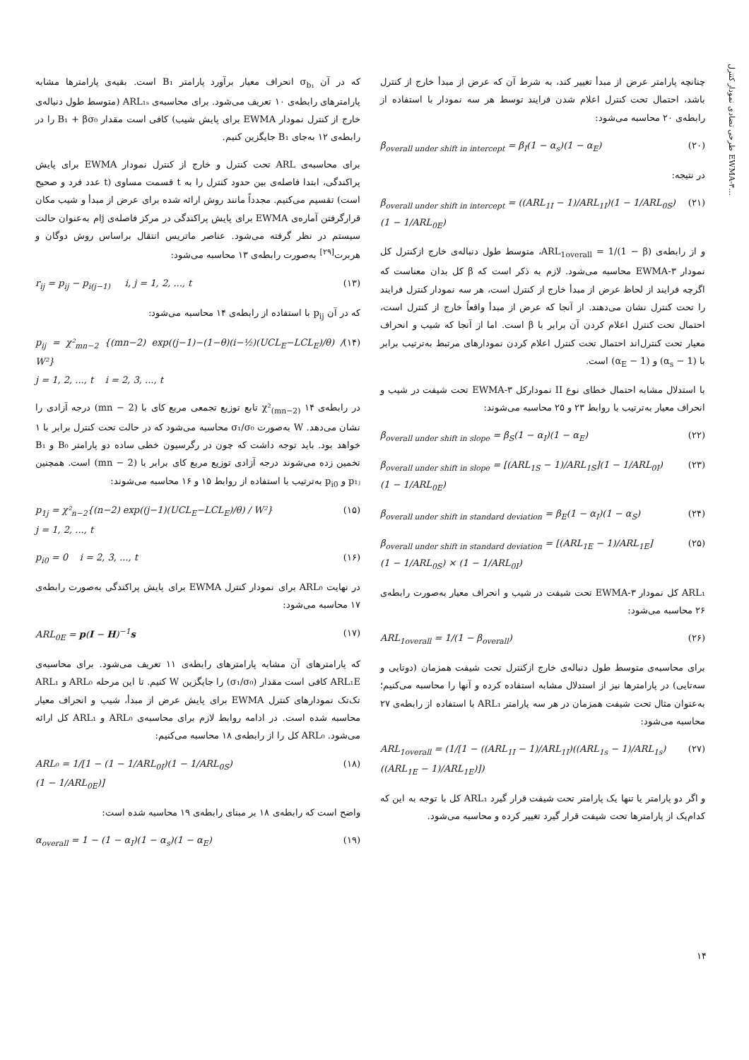طرحی تضادی نمودار کنترل EWMA-۳...
که در آن σ<sub>b₁</sub> انحراف معیار برآورد پارامتر B₁ است. بقیه‌ی پارامترها مشابه پارامترهای رابطه‌ی ۱۰ تعریف می‌شود. برای محاسبه‌ی ARL₁ₛ (متوسط طول دنباله‌ی خارج از کنترل نمودار EWMA برای پایش شیب) کافی است مقدار B₁ + βσ₀ را در رابطه‌ی ۱۲ به‌جای B₁ جایگزین کنیم.
برای محاسبه‌ی ARL تحت کنترل و خارج از کنترل نمودار EWMA برای پایش پراکندگی، ابتدا فاصله‌ی بین حدود کنترل را به t قسمت مساوی (t عدد فرد و صحیح است) تقسیم می‌کنیم. مجدداً مانند روش ارائه شده برای عرض از مبدأ و شیب مکان قرارگرفتن آماره‌ی EWMA برای پایش پراکندگی در مرکز فاصله‌ی jام به‌عنوان حالت سیستم در نظر گرفته می‌شود. عناصر ماتریس انتقال براساس روش دوگان و هربرت<sup>[۲۹]</sup> به‌صورت رابطه‌ی ۱۳ محاسبه می‌شود:
r<sub>ij</sub> = p<sub>ij</sub> − p<sub>i(j−1)</sub> i, j = 1, 2, ..., t (۱۳)
که در آن p<sub>ij</sub> با استفاده از رابطه‌ی ۱۴ محاسبه می‌شود:
p<sub>ij</sub> = χ²<sub>mn−2</sub> {(mn−2) exp((j−1)−(1−θ)(i−½)(UCL<sub>E</sub>−LCL<sub>E</sub>)/θ) / W²}
j = 1, 2, ..., t i = 2, 3, ..., t (۱۴)
در رابطه‌ی ۱۴ χ²<sub>(mn−2)</sub> تابع توزیع تجمعی مربع کای با (mn − 2) درجه آزادی را نشان می‌دهد. W به‌صورت σ₁/σ₀ محاسبه می‌شود که در حالت تحت کنترل برابر با ۱ خواهد بود. باید توجه داشت که چون در رگرسیون خطی ساده دو پارامتر B₀ و B₁ تخمین زده می‌شوند درجه آزادی توزیع مربع کای برابر با (mn − 2) است. همچنین p₁ⱼ و p<sub>i0</sub> به‌ترتیب با استفاده از روابط ۱۵ و ۱۶ محاسبه می‌شوند:
p<sub>1j</sub> = χ²<sub>n−2</sub>{(n−2) exp((j−1)(UCL<sub>E</sub>−LCL<sub>E</sub>)/θ) / W²}
j = 1, 2, ..., t (۱۵)
p<sub>i0</sub> = 0 i = 2, 3, ..., t (۱۶)
در نهایت ARL₀ برای نمودار کنترل EWMA برای پایش پراکندگی به‌صورت رابطه‌ی ۱۷ محاسبه می‌شود:
ARL<sub>0E</sub> = p(I − H)<sup>−1</sup>s (۱۷)
که پارامترهای آن مشابه پارامترهای رابطه‌ی ۱۱ تعریف می‌شود. برای محاسبه‌ی ARL₁E کافی است مقدار (σ₁/σ₀) را جایگزین W کنیم. تا این مرحله ARL₀ و ARL₁ تک‌تک نمودارهای کنترل EWMA برای پایش عرض از مبدأ، شیب و انحراف معیار محاسبه شده است. در ادامه روابط لازم برای محاسبه‌ی ARL₀ و ARL₁ کل ارائه می‌شود. ARL₀ کل را از رابطه‌ی ۱۸ محاسبه می‌کنیم:
ARL₀ = 1/[1 − (1 − 1/ARL<sub>0I</sub>)(1 − 1/ARL<sub>0S</sub>)
(1 − 1/ARL<sub>0E</sub>)] (۱۸)
واضح است که رابطه‌ی ۱۸ بر مبنای رابطه‌ی ۱۹ محاسبه شده است:
α<sub>overall</sub> = 1 − (1 − α<sub>I</sub>)(1 − α<sub>s</sub>)(1 − α<sub>E</sub>) (۱۹)
چنانچه پارامتر عرض از مبدأ تغییر کند، به شرط آن که عرض از مبدأ خارج از کنترل باشد، احتمال تحت کنترل اعلام شدن فرایند توسط هر سه نمودار با استفاده از رابطه‌ی ۲۰ محاسبه می‌شود:
β<sub>overall under shift in intercept</sub> = β<sub>I</sub>(1 − α<sub>s</sub>)(1 − α<sub>E</sub>) (۲۰)
در نتیجه:
β<sub>overall under shift in intercept</sub> = ((ARL<sub>1I</sub> − 1)/ARL<sub>1I</sub>)(1 − 1/ARL<sub>0S</sub>)
(1 − 1/ARL<sub>0E</sub>) (۲۱)
و از رابطه‌ی ARL<sub>1overall</sub> = 1/(1 − β)، متوسط طول دنباله‌ی خارج ازکنترل کل نمودار EWMA-۳ محاسبه می‌شود. لازم به ذکر است که β کل بدان معناست که اگرچه فرایند از لحاظ عرض از مبدأ خارج از کنترل است، هر سه نمودار کنترل فرایند را تحت کنترل نشان می‌دهند. از آنجا که عرض از مبدأ واقعاً خارج از کنترل است، احتمال تحت کنترل اعلام کردن آن برابر با β است. اما از آنجا که شیب و انحراف معیار تحت کنترل‌اند احتمال تحت کنترل اعلام کردن نمودارهای مرتبط به‌ترتیب برابر با (1 − α<sub>s</sub>) و (1 − α<sub>E</sub>) است.
با استدلال مشابه احتمال خطای نوع II نمودارکل EWMA-۳ تحت شیفت در شیب و انحراف معیار به‌ترتیب با روابط ۲۳ و ۲۵ محاسبه می‌شوند:
β<sub>overall under shift in slope</sub> = β<sub>S</sub>(1 − α<sub>I</sub>)(1 − α<sub>E</sub>) (۲۲)
β<sub>overall under shift in slope</sub> = [(ARL<sub>1S</sub> − 1)/ARL<sub>1S</sub>](1 − 1/ARL<sub>0I</sub>)
(1 − 1/ARL<sub>0E</sub>) (۲۳)
β<sub>overall under shift in standard deviation</sub> = β<sub>E</sub>(1 − α<sub>I</sub>)(1 − α<sub>S</sub>) (۲۴)
β<sub>overall under shift in standard deviation</sub> = [(ARL<sub>1E</sub> − 1)/ARL<sub>1E</sub>]
(1 − 1/ARL<sub>0S</sub>) × (1 − 1/ARL<sub>0I</sub>) (۲۵)
ARL₁ کل نمودار EWMA-۳ تحت شیفت در شیب و انحراف معیار به‌صورت رابطه‌ی ۲۶ محاسبه می‌شود:
ARL<sub>1overall</sub> = 1/(1 − β<sub>overall</sub>) (۲۶)
برای محاسبه‌ی متوسط طول دنباله‌ی خارج ازکنترل تحت شیفت همزمان (دوتایی و سه‌تایی) در پارامترها نیز از استدلال مشابه استفاده کرده و آنها را محاسبه می‌کنیم؛ به‌عنوان مثال تحت شیفت همزمان در هر سه پارامتر ARL₁ با استفاده از رابطه‌ی ۲۷ محاسبه می‌شود:
ARL<sub>1overall</sub> = (1/[1 − ((ARL<sub>1I</sub> − 1)/ARL<sub>1I</sub>)((ARL<sub>1s</sub> − 1)/ARL<sub>1s</sub>)
((ARL<sub>1E</sub> − 1)/ARL<sub>1E</sub>)]) (۲۷)
و اگر دو پارامتر یا تنها یک پارامتر تحت شیفت قرار گیرد ARL₁ کل با توجه به این که کدام‌یک از پارامترها تحت شیفت قرار گیرد تغییر کرده و محاسبه می‌شود.
۱۴